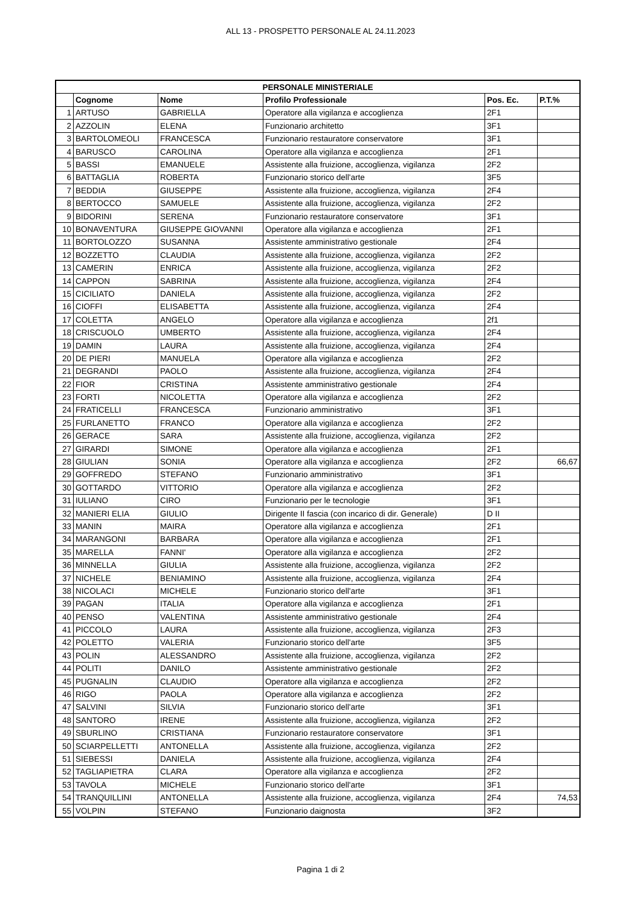ALL 13 - PROSPETTO PERSONALE AL 24.11.2023
| PERSONALE MINISTERIALE | | | | | |
| --- | --- | --- | --- | --- | --- |
| | Cognome | Nome | Profilo Professionale | Pos. Ec. | P.T.% |
| 1 | ARTUSO | GABRIELLA | Operatore alla vigilanza e accoglienza | 2F1 | |
| 2 | AZZOLIN | ELENA | Funzionario architetto | 3F1 | |
| 3 | BARTOLOMEOLI | FRANCESCA | Funzionario restauratore conservatore | 3F1 | |
| 4 | BARUSCO | CAROLINA | Operatore alla vigilanza e accoglienza | 2F1 | |
| 5 | BASSI | EMANUELE | Assistente alla fruizione, accoglienza, vigilanza | 2F2 | |
| 6 | BATTAGLIA | ROBERTA | Funzionario storico dell'arte | 3F5 | |
| 7 | BEDDIA | GIUSEPPE | Assistente alla fruizione, accoglienza, vigilanza | 2F4 | |
| 8 | BERTOCCO | SAMUELE | Assistente alla fruizione, accoglienza, vigilanza | 2F2 | |
| 9 | BIDORINI | SERENA | Funzionario restauratore conservatore | 3F1 | |
| 10 | BONAVENTURA | GIUSEPPE GIOVANNI | Operatore alla vigilanza e accoglienza | 2F1 | |
| 11 | BORTOLOZZO | SUSANNA | Assistente amministrativo gestionale | 2F4 | |
| 12 | BOZZETTO | CLAUDIA | Assistente alla fruizione, accoglienza, vigilanza | 2F2 | |
| 13 | CAMERIN | ENRICA | Assistente alla fruizione, accoglienza, vigilanza | 2F2 | |
| 14 | CAPPON | SABRINA | Assistente alla fruizione, accoglienza, vigilanza | 2F4 | |
| 15 | CICILIATO | DANIELA | Assistente alla fruizione, accoglienza, vigilanza | 2F2 | |
| 16 | CIOFFI | ELISABETTA | Assistente alla fruizione, accoglienza, vigilanza | 2F4 | |
| 17 | COLETTA | ANGELO | Operatore alla vigilanza e accoglienza | 2f1 | |
| 18 | CRISCUOLO | UMBERTO | Assistente alla fruizione, accoglienza, vigilanza | 2F4 | |
| 19 | DAMIN | LAURA | Assistente alla fruizione, accoglienza, vigilanza | 2F4 | |
| 20 | DE PIERI | MANUELA | Operatore alla vigilanza e accoglienza | 2F2 | |
| 21 | DEGRANDI | PAOLO | Assistente alla fruizione, accoglienza, vigilanza | 2F4 | |
| 22 | FIOR | CRISTINA | Assistente amministrativo gestionale | 2F4 | |
| 23 | FORTI | NICOLETTA | Operatore alla vigilanza e accoglienza | 2F2 | |
| 24 | FRATICELLI | FRANCESCA | Funzionario amministrativo | 3F1 | |
| 25 | FURLANETTO | FRANCO | Operatore alla vigilanza e accoglienza | 2F2 | |
| 26 | GERACE | SARA | Assistente alla fruizione, accoglienza, vigilanza | 2F2 | |
| 27 | GIRARDI | SIMONE | Operatore alla vigilanza e accoglienza | 2F1 | |
| 28 | GIULIAN | SONIA | Operatore alla vigilanza e accoglienza | 2F2 | 66,67 |
| 29 | GOFFREDO | STEFANO | Funzionario amministrativo | 3F1 | |
| 30 | GOTTARDO | VITTORIO | Operatore alla vigilanza e accoglienza | 2F2 | |
| 31 | IULIANO | CIRO | Funzionario per le tecnologie | 3F1 | |
| 32 | MANIERI ELIA | GIULIO | Dirigente II fascia (con incarico di dir. Generale) | D II | |
| 33 | MANIN | MAIRA | Operatore alla vigilanza e accoglienza | 2F1 | |
| 34 | MARANGONI | BARBARA | Operatore alla vigilanza e accoglienza | 2F1 | |
| 35 | MARELLA | FANNI' | Operatore alla vigilanza e accoglienza | 2F2 | |
| 36 | MINNELLA | GIULIA | Assistente alla fruizione, accoglienza, vigilanza | 2F2 | |
| 37 | NICHELE | BENIAMINO | Assistente alla fruizione, accoglienza, vigilanza | 2F4 | |
| 38 | NICOLACI | MICHELE | Funzionario storico dell'arte | 3F1 | |
| 39 | PAGAN | ITALIA | Operatore alla vigilanza e accoglienza | 2F1 | |
| 40 | PENSO | VALENTINA | Assistente amministrativo gestionale | 2F4 | |
| 41 | PICCOLO | LAURA | Assistente alla fruizione, accoglienza, vigilanza | 2F3 | |
| 42 | POLETTO | VALERIA | Funzionario storico dell'arte | 3F5 | |
| 43 | POLIN | ALESSANDRO | Assistente alla fruizione, accoglienza, vigilanza | 2F2 | |
| 44 | POLITI | DANILO | Assistente amministrativo gestionale | 2F2 | |
| 45 | PUGNALIN | CLAUDIO | Operatore alla vigilanza e accoglienza | 2F2 | |
| 46 | RIGO | PAOLA | Operatore alla vigilanza e accoglienza | 2F2 | |
| 47 | SALVINI | SILVIA | Funzionario storico dell'arte | 3F1 | |
| 48 | SANTORO | IRENE | Assistente alla fruizione, accoglienza, vigilanza | 2F2 | |
| 49 | SBURLINO | CRISTIANA | Funzionario restauratore conservatore | 3F1 | |
| 50 | SCIARPELLETTI | ANTONELLA | Assistente alla fruizione, accoglienza, vigilanza | 2F2 | |
| 51 | SIEBESSI | DANIELA | Assistente alla fruizione, accoglienza, vigilanza | 2F4 | |
| 52 | TAGLIAPIETRA | CLARA | Operatore alla vigilanza e accoglienza | 2F2 | |
| 53 | TAVOLA | MICHELE | Funzionario storico dell'arte | 3F1 | |
| 54 | TRANQUILLINI | ANTONELLA | Assistente alla fruizione, accoglienza, vigilanza | 2F4 | 74,53 |
| 55 | VOLPIN | STEFANO | Funzionario daignosta | 3F2 | |
Pagina 1 di 2